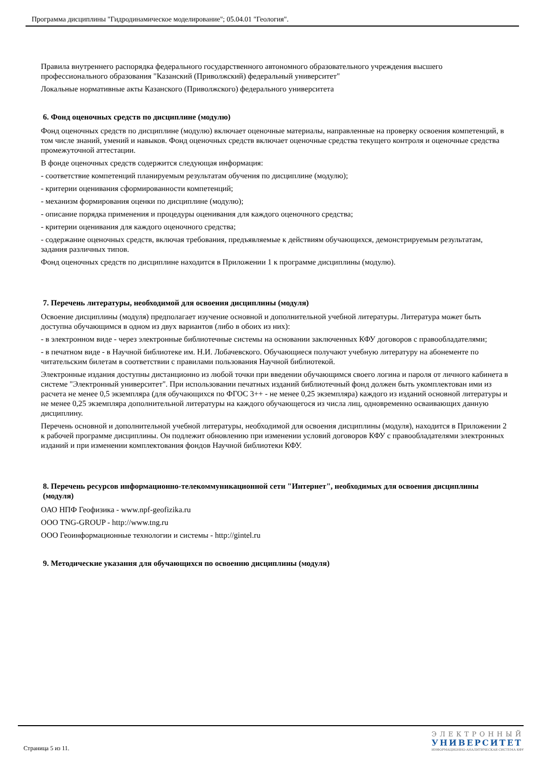Программа дисциплины "Гидродинамическое моделирование"; 05.04.01 "Геология".
Правила внутреннего распорядка федерального государственного автономного образовательного учреждения высшего профессионального образования "Казанский (Приволжский) федеральный университет"
Локальные нормативные акты Казанского (Приволжского) федерального университета
6. Фонд оценочных средств по дисциплине (модулю)
Фонд оценочных средств по дисциплине (модулю) включает оценочные материалы, направленные на проверку освоения компетенций, в том числе знаний, умений и навыков. Фонд оценочных средств включает оценочные средства текущего контроля и оценочные средства промежуточной аттестации.
В фонде оценочных средств содержится следующая информация:
- соответствие компетенций планируемым результатам обучения по дисциплине (модулю);
- критерии оценивания сформированности компетенций;
- механизм формирования оценки по дисциплине (модулю);
- описание порядка применения и процедуры оценивания для каждого оценочного средства;
- критерии оценивания для каждого оценочного средства;
- содержание оценочных средств, включая требования, предъявляемые к действиям обучающихся, демонстрируемым результатам, задания различных типов.
Фонд оценочных средств по дисциплине находится в Приложении 1 к программе дисциплины (модулю).
7. Перечень литературы, необходимой для освоения дисциплины (модуля)
Освоение дисциплины (модуля) предполагает изучение основной и дополнительной учебной литературы. Литература может быть доступна обучающимся в одном из двух вариантов (либо в обоих из них):
- в электронном виде - через электронные библиотечные системы на основании заключенных КФУ договоров с правообладателями;
- в печатном виде - в Научной библиотеке им. Н.И. Лобачевского. Обучающиеся получают учебную литературу на абонементе по читательским билетам в соответствии с правилами пользования Научной библиотекой.
Электронные издания доступны дистанционно из любой точки при введении обучающимся своего логина и пароля от личного кабинета в системе "Электронный университет". При использовании печатных изданий библиотечный фонд должен быть укомплектован ими из расчета не менее 0,5 экземпляра (для обучающихся по ФГОС 3++ - не менее 0,25 экземпляра) каждого из изданий основной литературы и не менее 0,25 экземпляра дополнительной литературы на каждого обучающегося из числа лиц, одновременно осваивающих данную дисциплину.
Перечень основной и дополнительной учебной литературы, необходимой для освоения дисциплины (модуля), находится в Приложении 2 к рабочей программе дисциплины. Он подлежит обновлению при изменении условий договоров КФУ с правообладателями электронных изданий и при изменении комплектования фондов Научной библиотеки КФУ.
8. Перечень ресурсов информационно-телекоммуникационной сети "Интернет", необходимых для освоения дисциплины (модуля)
ОАО НПФ Геофизика - www.npf-geofizika.ru
ООО TNG-GROUP - http://www.tng.ru
ООО Геоинформационные технологии и системы - http://gintel.ru
9. Методические указания для обучающихся по освоению дисциплины (модуля)
Страница 5 из 11.
ЭЛЕКТРОННЫЙ
УНИВЕРСИТЕТ
ИНФОРМАЦИОННО-АНАЛИТИЧЕСКАЯ СИСТЕМА КФУ